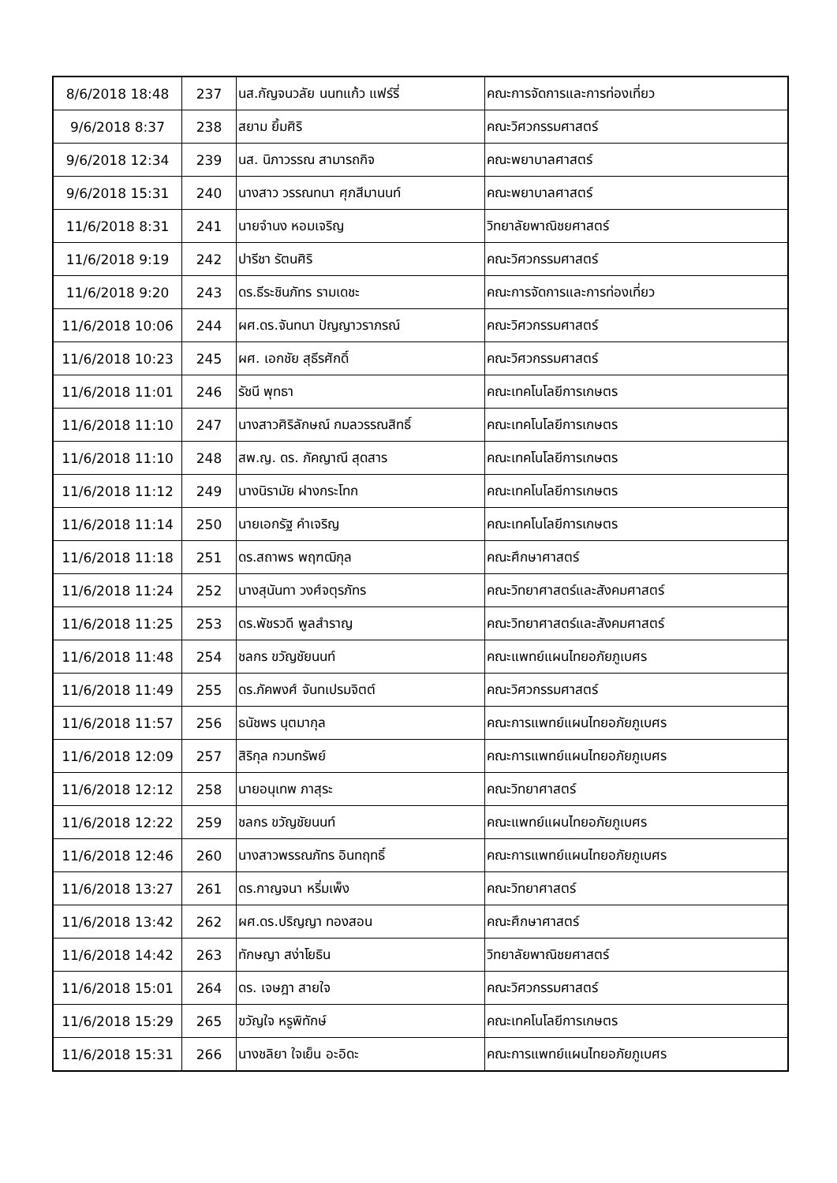| 8/6/2018 18:48 | 237 | นส.กัญจนวลัย นนทแก้ว แฟร์รี่ | คณะการจัดการและการท่องเที่ยว |
| 9/6/2018 8:37 | 238 | สยาม ยิ้มศิริ | คณะวิศวกรรมศาสตร์ |
| 9/6/2018 12:34 | 239 | นส. นิภาวรรณ สามารถกิจ | คณะพยาบาลศาสตร์ |
| 9/6/2018 15:31 | 240 | นางสาว วรรณทนา ศุภสีมานนท์ | คณะพยาบาลศาสตร์ |
| 11/6/2018 8:31 | 241 | นายจำนง หอมเจริญ | วิทยาลัยพาณิชยศาสตร์ |
| 11/6/2018 9:19 | 242 | ปารีชา รัตนศิริ | คณะวิศวกรรมศาสตร์ |
| 11/6/2018 9:20 | 243 | ดร.ธีระชินภัทร รามเดชะ | คณะการจัดการและการท่องเที่ยว |
| 11/6/2018 10:06 | 244 | ผศ.ดร.จันทนา ปัญญาวราภรณ์ | คณะวิศวกรรมศาสตร์ |
| 11/6/2018 10:23 | 245 | ผศ. เอกชัย สุธีรศักดิ์ | คณะวิศวกรรมศาสตร์ |
| 11/6/2018 11:01 | 246 | รัชนี พุทธา | คณะเทคโนโลยีการเกษตร |
| 11/6/2018 11:10 | 247 | นางสาวศิริลักษณ์ กมลวรรณสิทธิ์ | คณะเทคโนโลยีการเกษตร |
| 11/6/2018 11:10 | 248 | สพ.ญ. ดร. ภัคญาณี สุดสาร | คณะเทคโนโลยีการเกษตร |
| 11/6/2018 11:12 | 249 | นางนิรามัย ฝางกระโทก | คณะเทคโนโลยีการเกษตร |
| 11/6/2018 11:14 | 250 | นายเอกรัฐ คำเจริญ | คณะเทคโนโลยีการเกษตร |
| 11/6/2018 11:18 | 251 | ดร.สถาพร พฤฑฒิกุล | คณะศึกษาศาสตร์ |
| 11/6/2018 11:24 | 252 | นางสุนันทา วงศ์จตุรภัทร | คณะวิทยาศาสตร์และสังคมศาสตร์ |
| 11/6/2018 11:25 | 253 | ดร.พัชรวดี พูลสำราญ | คณะวิทยาศาสตร์และสังคมศาสตร์ |
| 11/6/2018 11:48 | 254 | ชลกร ขวัญชัยนนท์ | คณะแพทย์แผนไทยอภัยภูเบศร |
| 11/6/2018 11:49 | 255 | ดร.ภัคพงศ์ จันทเปรมจิตต์ | คณะวิศวกรรมศาสตร์ |
| 11/6/2018 11:57 | 256 | ธนัชพร นุตมากุล | คณะการแพทย์แผนไทยอภัยภูเบศร |
| 11/6/2018 12:09 | 257 | สิริกุล กวมทรัพย์ | คณะการแพทย์แผนไทยอภัยภูเบศร |
| 11/6/2018 12:12 | 258 | นายอนุเทพ ภาสุระ | คณะวิทยาศาสตร์ |
| 11/6/2018 12:22 | 259 | ชลกร ขวัญชัยนนท์ | คณะแพทย์แผนไทยอภัยภูเบศร |
| 11/6/2018 12:46 | 260 | นางสาวพรรณภัทร อินทฤทธิ์ | คณะการแพทย์แผนไทยอภัยภูเบศร |
| 11/6/2018 13:27 | 261 | ดร.กาญจนา หริ่มเพ็ง | คณะวิทยาศาสตร์ |
| 11/6/2018 13:42 | 262 | ผศ.ดร.ปริญญา ทองสอน | คณะศึกษาศาสตร์ |
| 11/6/2018 14:42 | 263 | ทักษญา สง่าโยธิน | วิทยาลัยพาณิชยศาสตร์ |
| 11/6/2018 15:01 | 264 | ดร. เจษฎา สายใจ | คณะวิศวกรรมศาสตร์ |
| 11/6/2018 15:29 | 265 | ขวัญใจ หรูพิทักษ์ | คณะเทคโนโลยีการเกษตร |
| 11/6/2018 15:31 | 266 | นางชลิยา ใจเย็น อะอิดะ | คณะการแพทย์แผนไทยอภัยภูเบศร |